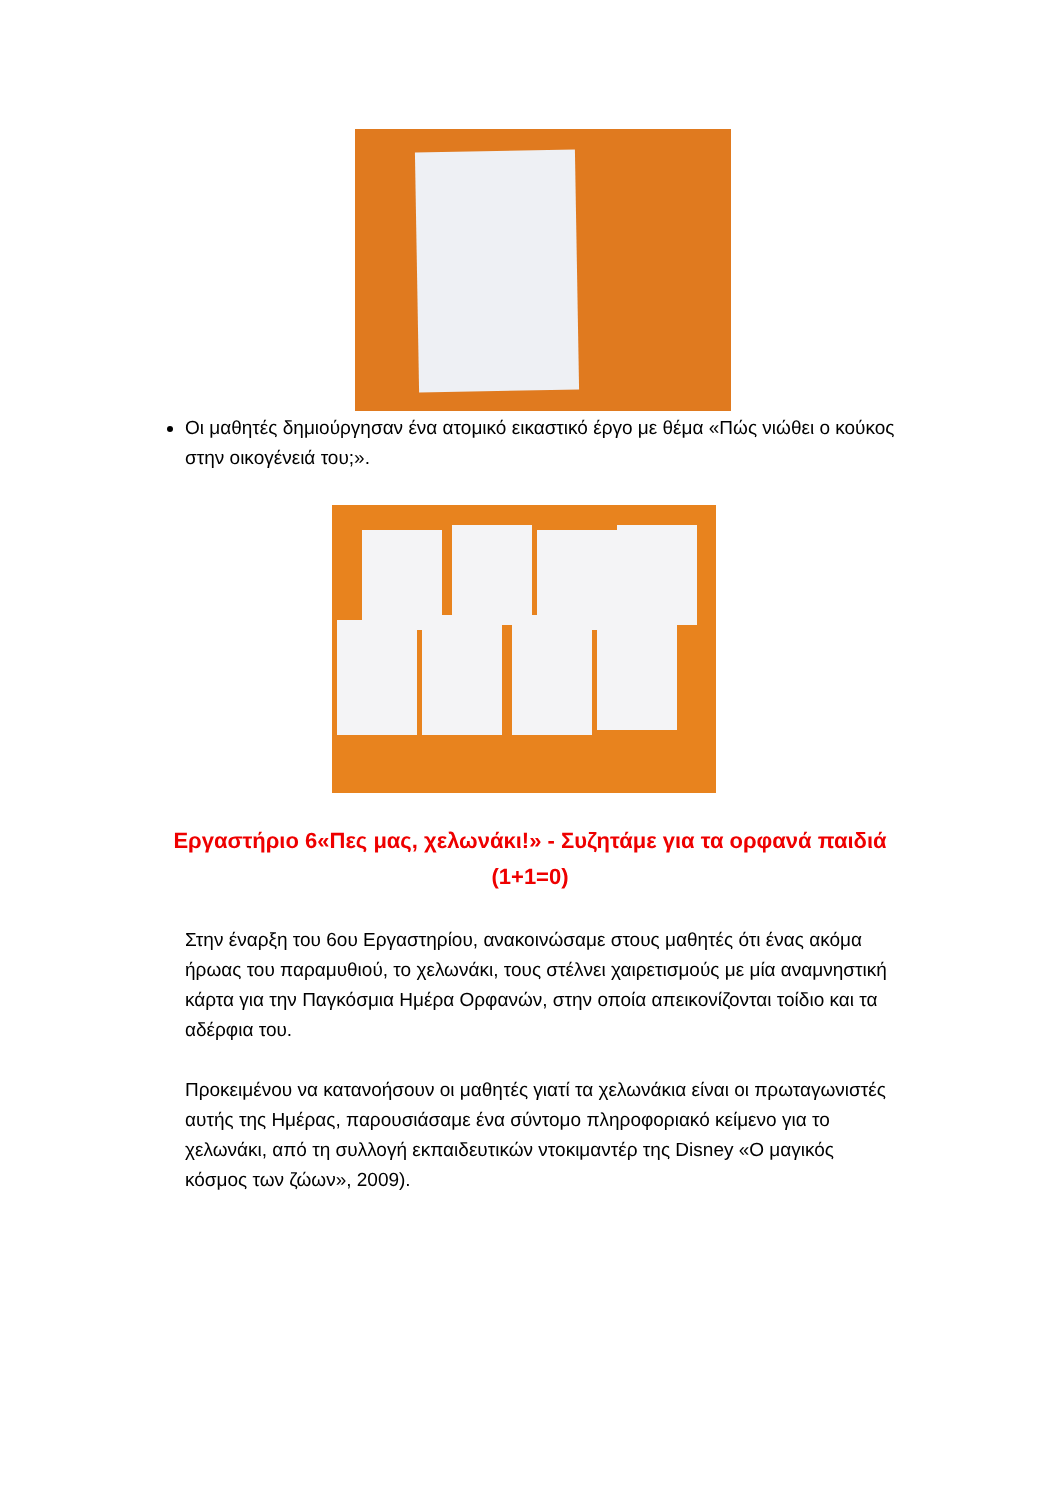Οι μαθητές δημιούργησαν ένα ατομικό εικαστικό έργο με θέμα «Πώς νιώθει ο κούκος στην οικογένειά του;».
Εργαστήριο 6«Πες μας, χελωνάκι!» - Συζητάμε για τα ορφανά παιδιά (1+1=0)
Στην έναρξη του 6ου Εργαστηρίου, ανακοινώσαμε στους μαθητές ότι ένας ακόμα ήρωας του παραμυθιού, το χελωνάκι, τους στέλνει χαιρετισμούς με μία αναμνηστική κάρτα για την Παγκόσμια Ημέρα Ορφανών, στην οποία απεικονίζονται τοίδιο και τα αδέρφια του.
Προκειμένου να κατανοήσουν οι μαθητές γιατί τα χελωνάκια είναι οι πρωταγωνιστές αυτής της Ημέρας, παρουσιάσαμε ένα σύντομο πληροφοριακό κείμενο για το χελωνάκι, από τη συλλογή εκπαιδευτικών ντοκιμαντέρ της Disney «Ο μαγικός κόσμος των ζώων», 2009).